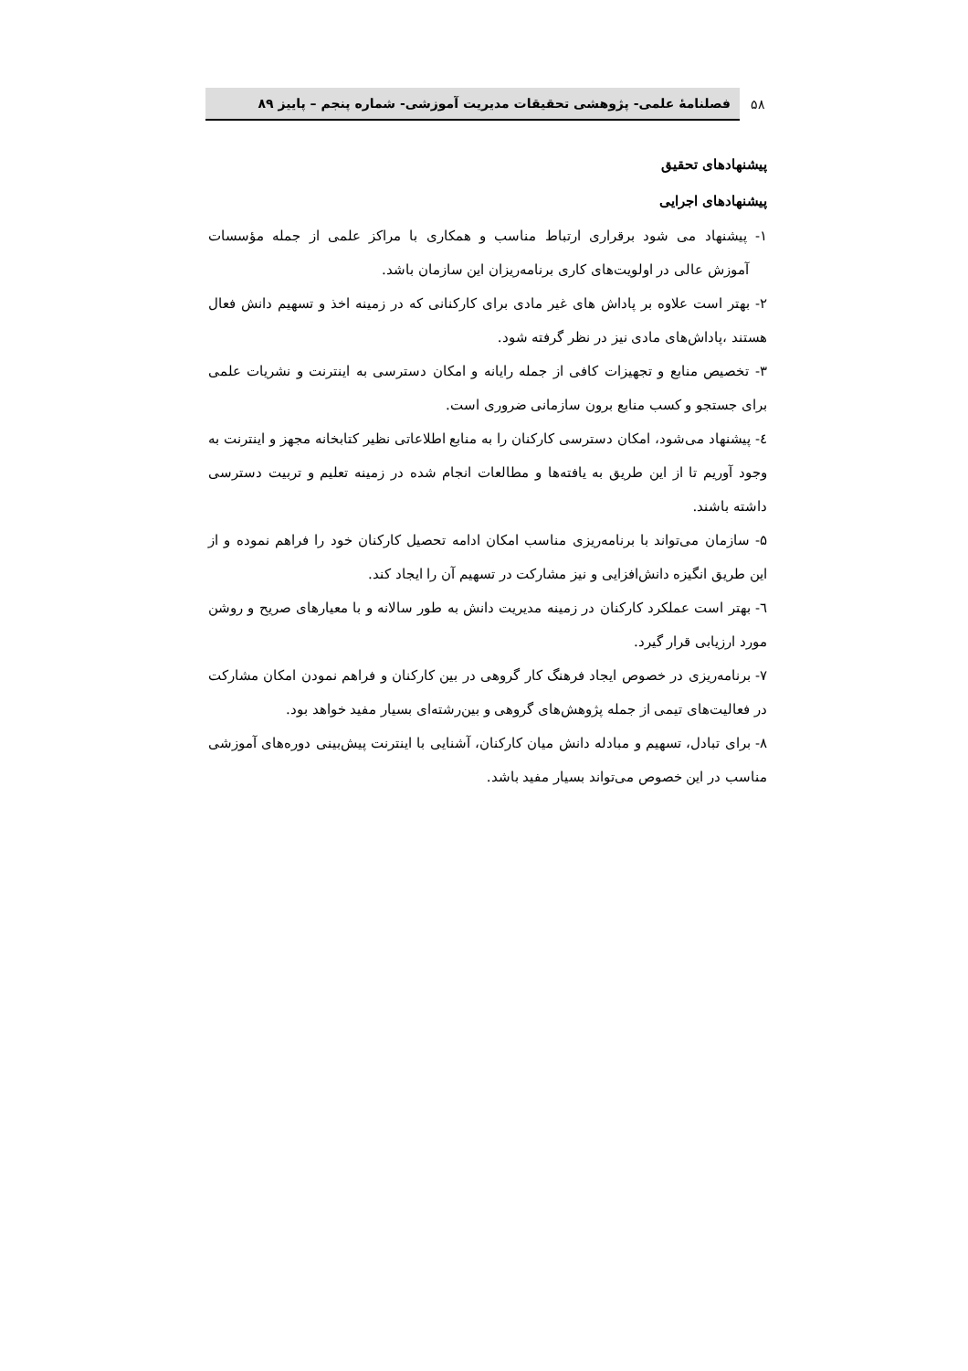۵۸
فصلنامهٔ علمی- پژوهشی تحقیقات مدیریت آموزشی- شماره پنجم – پاییز ۸۹
پیشنهادهای تحقیق
پیشنهادهای اجرایی
۱- پیشنهاد می شود برقراری ارتباط مناسب و همکاری با مراکز علمی از جمله مؤسسات آموزش عالی در اولویت‌های کاری برنامه‌ریزان این سازمان باشد.
۲- بهتر است علاوه بر پاداش های غیر مادی برای کارکنانی که در زمینه اخذ و تسهیم دانش فعال هستند ،پاداش‌های مادی نیز در نظر گرفته شود.
۳- تخصیص منابع و تجهیزات کافی از جمله رایانه و امکان دسترسی به اینترنت و نشریات علمی برای جستجو و کسب منابع برون سازمانی ضروری است.
٤- پیشنهاد می‌شود، امکان دسترسی کارکنان را به منابع اطلاعاتی نظیر کتابخانه مجهز و اینترنت به وجود آوریم تا از این طریق به یافته‌ها و مطالعات انجام شده در زمینه تعلیم و تربیت دسترسی داشته باشند.
۵- سازمان می‌تواند با برنامه‌ریزی مناسب امکان ادامه تحصیل کارکنان خود را فراهم نموده و از این طریق انگیزه دانش‌افزایی و نیز مشارکت در تسهیم آن را ایجاد کند.
٦- بهتر است عملکرد کارکنان در زمینه مدیریت دانش به طور سالانه و با معیارهای صریح و روشن مورد ارزیابی قرار گیرد.
۷- برنامه‌ریزی در خصوص ایجاد فرهنگ کار گروهی در بین کارکنان و فراهم نمودن امکان مشارکت در فعالیت‌های تیمی از جمله پژوهش‌های گروهی و بین‌رشته‌ای بسیار مفید خواهد بود.
۸- برای تبادل، تسهیم و مبادله دانش میان کارکنان، آشنایی با اینترنت پیش‌بینی دوره‌های آموزشی مناسب در این خصوص می‌تواند بسیار مفید باشد.